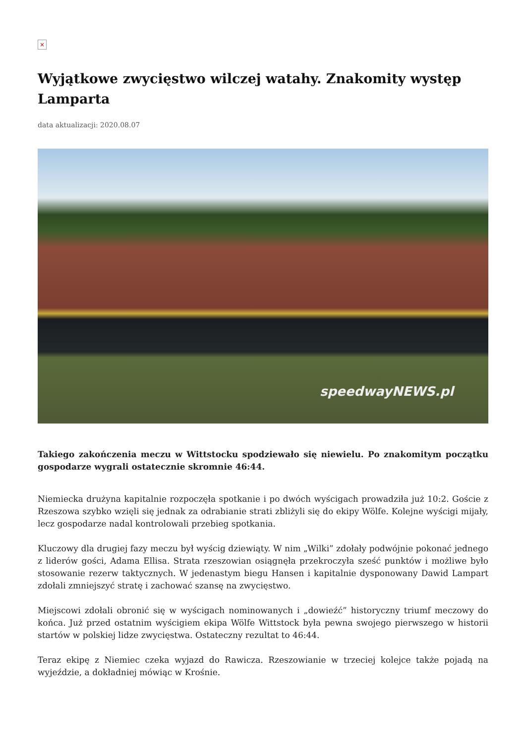×
Wyjątkowe zwycięstwo wilczej watahy. Znakomity występ Lamparta
data aktualizacji: 2020.08.07
speedwayNEWS.pl
Takiego zakończenia meczu w Wittstocku spodziewało się niewielu. Po znakomitym początku gospodarze wygrali ostatecznie skromnie 46:44.
Niemiecka drużyna kapitalnie rozpoczęła spotkanie i po dwóch wyścigach prowadziła już 10:2. Goście z Rzeszowa szybko wzięli się jednak za odrabianie strati zbliżyli się do ekipy Wölfe. Kolejne wyścigi mijały, lecz gospodarze nadal kontrolowali przebieg spotkania.
Kluczowy dla drugiej fazy meczu był wyścig dziewiąty. W nim „Wilki” zdołały podwójnie pokonać jednego z liderów gości, Adama Ellisa. Strata rzeszowian osiągnęła przekroczyła sześć punktów i możliwe było stosowanie rezerw taktycznych. W jedenastym biegu Hansen i kapitalnie dysponowany Dawid Lampart zdołali zmniejszyć stratę i zachować szansę na zwycięstwo.
Miejscowi zdołali obronić się w wyścigach nominowanych i „dowieźć” historyczny triumf meczowy do końca. Już przed ostatnim wyścigiem ekipa Wölfe Wittstock była pewna swojego pierwszego w historii startów w polskiej lidze zwycięstwa. Ostateczny rezultat to 46:44.
Teraz ekipę z Niemiec czeka wyjazd do Rawicza. Rzeszowianie w trzeciej kolejce także pojadą na wyjeździe, a dokładniej mówiąc w Krośnie.